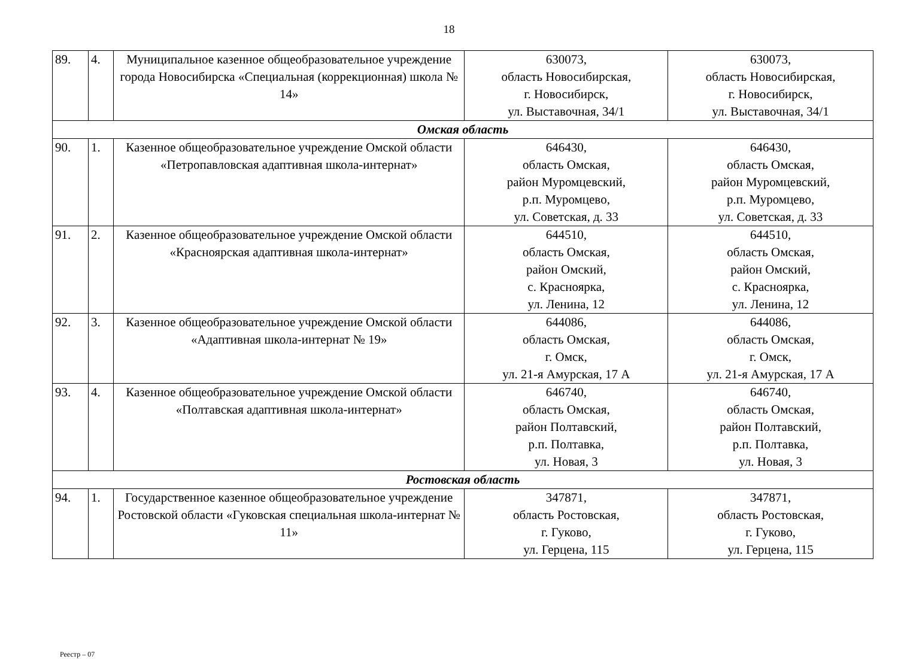18
| 89. | 4. | Муниципальное казенное общеобразовательное учреждение города Новосибирска «Специальная (коррекционная) школа № 14» | 630073, область Новосибирская, г. Новосибирск, ул. Выставочная, 34/1 | 630073, область Новосибирская, г. Новосибирск, ул. Выставочная, 34/1 |
| Омская область | | | | |
| 90. | 1. | Казенное общеобразовательное учреждение Омской области «Петропавловская адаптивная школа-интернат» | 646430, область Омская, район Муромцевский, р.п. Муромцево, ул. Советская, д. 33 | 646430, область Омская, район Муромцевский, р.п. Муромцево, ул. Советская, д. 33 |
| 91. | 2. | Казенное общеобразовательное учреждение Омской области «Красноярская адаптивная школа-интернат» | 644510, область Омская, район Омский, с. Красноярка, ул. Ленина, 12 | 644510, область Омская, район Омский, с. Красноярка, ул. Ленина, 12 |
| 92. | 3. | Казенное общеобразовательное учреждение Омской области «Адаптивная школа-интернат № 19» | 644086, область Омская, г. Омск, ул. 21-я Амурская, 17 А | 644086, область Омская, г. Омск, ул. 21-я Амурская, 17 А |
| 93. | 4. | Казенное общеобразовательное учреждение Омской области «Полтавская адаптивная школа-интернат» | 646740, область Омская, район Полтавский, р.п. Полтавка, ул. Новая, 3 | 646740, область Омская, район Полтавский, р.п. Полтавка, ул. Новая, 3 |
| Ростовская область | | | | |
| 94. | 1. | Государственное казенное общеобразовательное учреждение Ростовской области «Гуковская специальная школа-интернат № 11» | 347871, область Ростовская, г. Гуково, ул. Герцена, 115 | 347871, область Ростовская, г. Гуково, ул. Герцена, 115 |
Реестр – 07